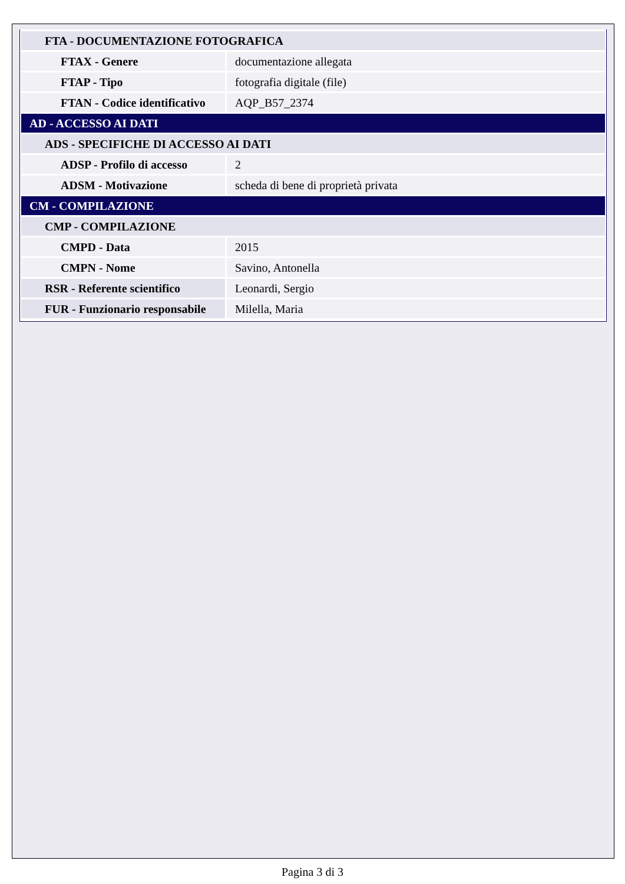| FTA - DOCUMENTAZIONE FOTOGRAFICA | |
| FTAX - Genere | documentazione allegata |
| FTAP - Tipo | fotografia digitale (file) |
| FTAN - Codice identificativo | AQP_B57_2374 |
| AD - ACCESSO AI DATI | |
| ADS - SPECIFICHE DI ACCESSO AI DATI | |
| ADSP - Profilo di accesso | 2 |
| ADSM - Motivazione | scheda di bene di proprietà privata |
| CM - COMPILAZIONE | |
| CMP - COMPILAZIONE | |
| CMPD - Data | 2015 |
| CMPN - Nome | Savino, Antonella |
| RSR - Referente scientifico | Leonardi, Sergio |
| FUR - Funzionario responsabile | Milella, Maria |
Pagina 3 di 3